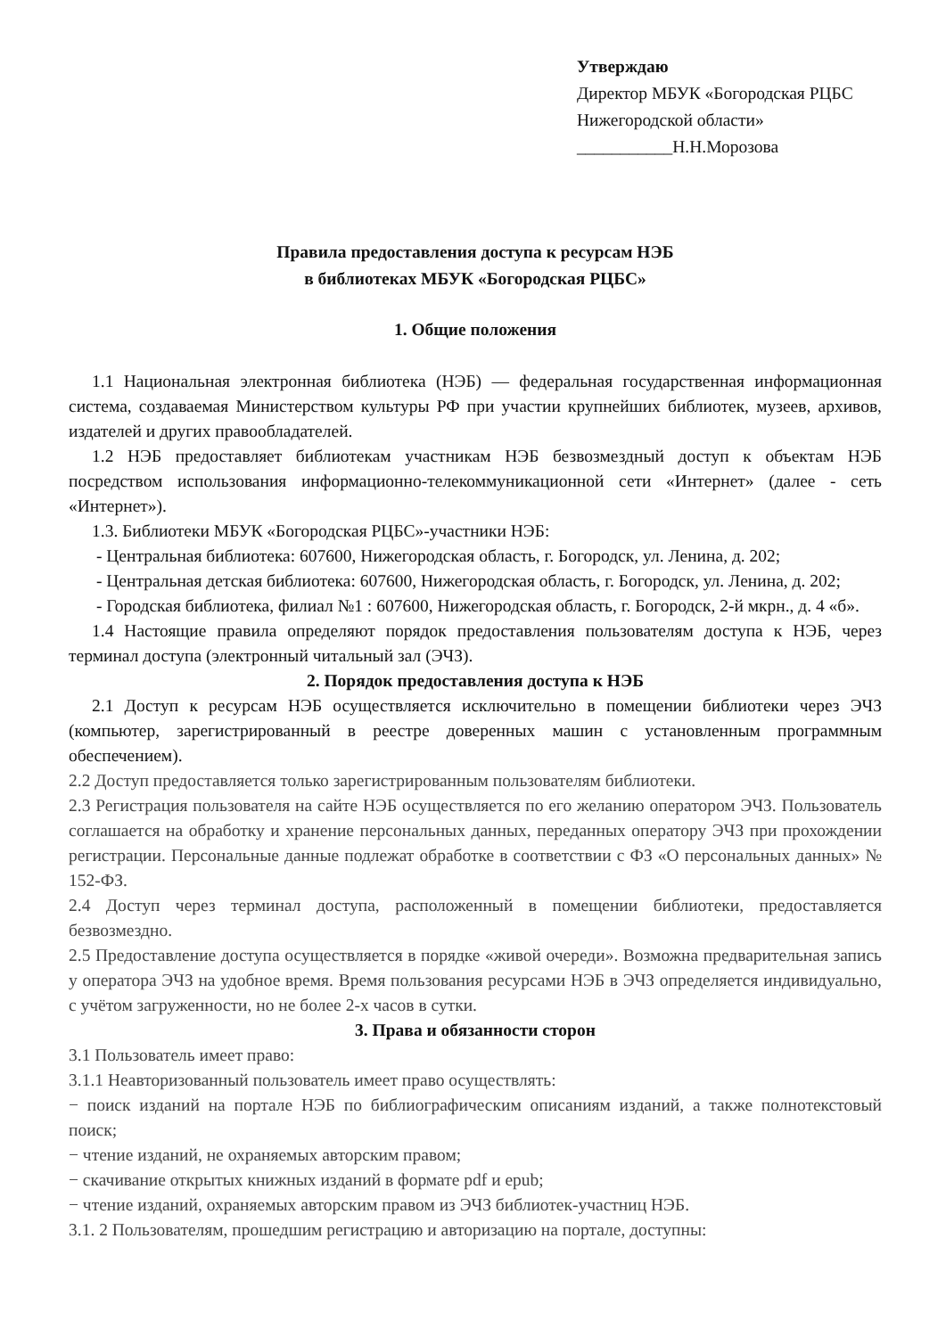Утверждаю
Директор МБУК «Богородская РЦБС
Нижегородской области»
___________Н.Н.Морозова
Правила предоставления доступа к ресурсам НЭБ
в библиотеках МБУК «Богородская РЦБС»
1. Общие положения
1.1 Национальная электронная библиотека (НЭБ) — федеральная государственная информационная система, создаваемая Министерством культуры РФ при участии крупнейших библиотек, музеев, архивов, издателей и других правообладателей.
1.2 НЭБ предоставляет библиотекам участникам НЭБ безвозмездный доступ к объектам НЭБ посредством использования информационно-телекоммуникационной сети «Интернет» (далее - сеть «Интернет»).
1.3. Библиотеки МБУК «Богородская РЦБС»-участники НЭБ:
- Центральная библиотека: 607600, Нижегородская область, г. Богородск, ул. Ленина, д. 202;
- Центральная детская библиотека: 607600, Нижегородская область, г. Богородск, ул. Ленина, д. 202;
- Городская библиотека, филиал №1 : 607600, Нижегородская область, г. Богородск, 2-й мкрн., д. 4 «б».
1.4 Настоящие правила определяют порядок предоставления пользователям доступа к НЭБ, через терминал доступа (электронный читальный зал (ЭЧЗ).
2. Порядок предоставления доступа к НЭБ
2.1 Доступ к ресурсам НЭБ осуществляется исключительно в помещении библиотеки через ЭЧЗ (компьютер, зарегистрированный в реестре доверенных машин с установленным программным обеспечением).
2.2 Доступ предоставляется только зарегистрированным пользователям библиотеки.
2.3 Регистрация пользователя на сайте НЭБ осуществляется по его желанию оператором ЭЧЗ. Пользователь соглашается на обработку и хранение персональных данных, переданных оператору ЭЧЗ при прохождении регистрации. Персональные данные подлежат обработке в соответствии с ФЗ «О персональных данных» № 152-ФЗ.
2.4 Доступ через терминал доступа, расположенный в помещении библиотеки, предоставляется безвозмездно.
2.5 Предоставление доступа осуществляется в порядке «живой очереди». Возможна предварительная запись у оператора ЭЧЗ на удобное время. Время пользования ресурсами НЭБ в ЭЧЗ определяется индивидуально, с учётом загруженности, но не более 2-х часов в сутки.
3. Права и обязанности сторон
3.1 Пользователь имеет право:
3.1.1 Неавторизованный пользователь имеет право осуществлять:
− поиск изданий на портале НЭБ по библиографическим описаниям изданий, а также полнотекстовый поиск;
− чтение изданий, не охраняемых авторским правом;
− скачивание открытых книжных изданий в формате pdf и epub;
− чтение изданий, охраняемых авторским правом из ЭЧЗ библиотек-участниц НЭБ.
3.1. 2 Пользователям, прошедшим регистрацию и авторизацию на портале, доступны: